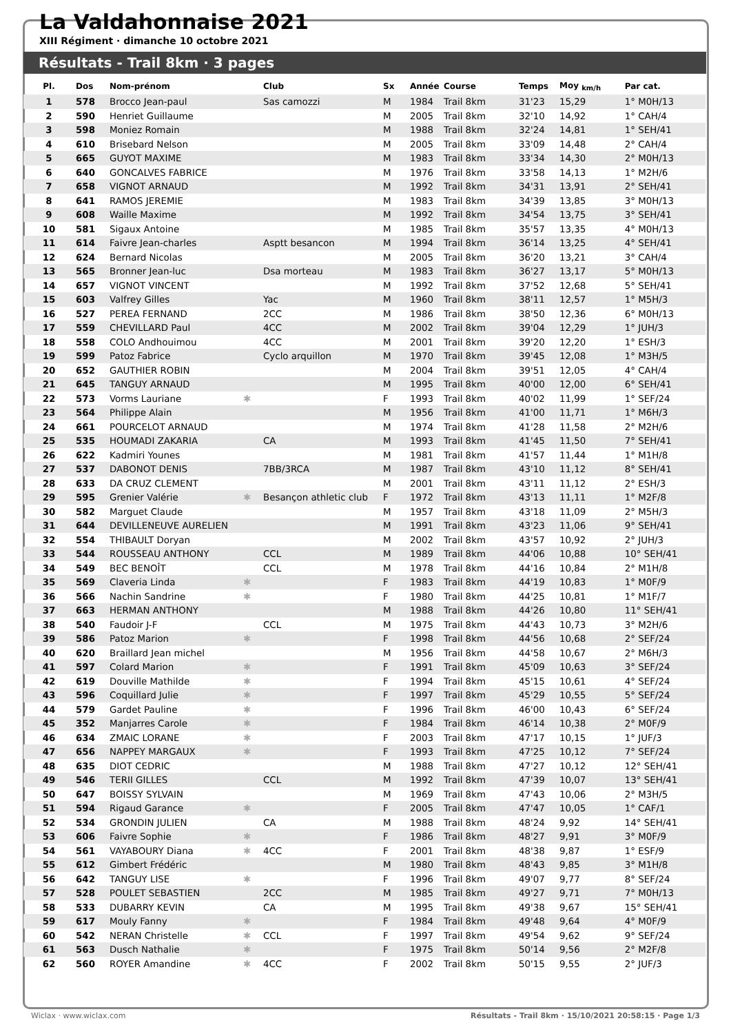La Valdahonnaise 2021
XIII Régiment · dimanche 10 octobre 2021
Résultats - Trail 8km · 3 pages
| Pl. | Dos | Nom-prénom | | Club | Sx | Année | Course | Temps | Moy <sub>km/h</sub> | Par cat. |
| --- | --- | --- | --- | --- | --- | --- | --- | --- | --- | --- |
| 1 | 578 | Brocco Jean-paul | | Sas camozzi | M | 1984 | Trail 8km | 31'23 | 15,29 | 1° M0H/13 |
| 2 | 590 | Henriet Guillaume | | | M | 2005 | Trail 8km | 32'10 | 14,92 | 1° CAH/4 |
| 3 | 598 | Moniez Romain | | | M | 1988 | Trail 8km | 32'24 | 14,81 | 1° SEH/41 |
| 4 | 610 | Brisebard Nelson | | | M | 2005 | Trail 8km | 33'09 | 14,48 | 2° CAH/4 |
| 5 | 665 | GUYOT MAXIME | | | M | 1983 | Trail 8km | 33'34 | 14,30 | 2° M0H/13 |
| 6 | 640 | GONCALVES FABRICE | | | M | 1976 | Trail 8km | 33'58 | 14,13 | 1° M2H/6 |
| 7 | 658 | VIGNOT ARNAUD | | | M | 1992 | Trail 8km | 34'31 | 13,91 | 2° SEH/41 |
| 8 | 641 | RAMOS JEREMIE | | | M | 1983 | Trail 8km | 34'39 | 13,85 | 3° M0H/13 |
| 9 | 608 | Waille Maxime | | | M | 1992 | Trail 8km | 34'54 | 13,75 | 3° SEH/41 |
| 10 | 581 | Sigaux Antoine | | | M | 1985 | Trail 8km | 35'57 | 13,35 | 4° M0H/13 |
| 11 | 614 | Faivre Jean-charles | | Asptt besancon | M | 1994 | Trail 8km | 36'14 | 13,25 | 4° SEH/41 |
| 12 | 624 | Bernard Nicolas | | | M | 2005 | Trail 8km | 36'20 | 13,21 | 3° CAH/4 |
| 13 | 565 | Bronner Jean-luc | | Dsa morteau | M | 1983 | Trail 8km | 36'27 | 13,17 | 5° M0H/13 |
| 14 | 657 | VIGNOT VINCENT | | | M | 1992 | Trail 8km | 37'52 | 12,68 | 5° SEH/41 |
| 15 | 603 | Valfrey Gilles | | Yac | M | 1960 | Trail 8km | 38'11 | 12,57 | 1° M5H/3 |
| 16 | 527 | PEREA FERNAND | | 2CC | M | 1986 | Trail 8km | 38'50 | 12,36 | 6° M0H/13 |
| 17 | 559 | CHEVILLARD Paul | | 4CC | M | 2002 | Trail 8km | 39'04 | 12,29 | 1° JUH/3 |
| 18 | 558 | COLO Andhouimou | | 4CC | M | 2001 | Trail 8km | 39'20 | 12,20 | 1° ESH/3 |
| 19 | 599 | Patoz Fabrice | | Cyclo arquillon | M | 1970 | Trail 8km | 39'45 | 12,08 | 1° M3H/5 |
| 20 | 652 | GAUTHIER ROBIN | | | M | 2004 | Trail 8km | 39'51 | 12,05 | 4° CAH/4 |
| 21 | 645 | TANGUY ARNAUD | | | M | 1995 | Trail 8km | 40'00 | 12,00 | 6° SEH/41 |
| 22 | 573 | Vorms Lauriane | ✱ | | F | 1993 | Trail 8km | 40'02 | 11,99 | 1° SEF/24 |
| 23 | 564 | Philippe Alain | | | M | 1956 | Trail 8km | 41'00 | 11,71 | 1° M6H/3 |
| 24 | 661 | POURCELOT ARNAUD | | | M | 1974 | Trail 8km | 41'28 | 11,58 | 2° M2H/6 |
| 25 | 535 | HOUMADI ZAKARIA | | CA | M | 1993 | Trail 8km | 41'45 | 11,50 | 7° SEH/41 |
| 26 | 622 | Kadmiri Younes | | | M | 1981 | Trail 8km | 41'57 | 11,44 | 1° M1H/8 |
| 27 | 537 | DABONOT DENIS | | 7BB/3RCA | M | 1987 | Trail 8km | 43'10 | 11,12 | 8° SEH/41 |
| 28 | 633 | DA CRUZ CLEMENT | | | M | 2001 | Trail 8km | 43'11 | 11,12 | 2° ESH/3 |
| 29 | 595 | Grenier Valérie | ✱ | Besançon athletic club | F | 1972 | Trail 8km | 43'13 | 11,11 | 1° M2F/8 |
| 30 | 582 | Marguet Claude | | | M | 1957 | Trail 8km | 43'18 | 11,09 | 2° M5H/3 |
| 31 | 644 | DEVILLENEUVE AURELIEN | | | M | 1991 | Trail 8km | 43'23 | 11,06 | 9° SEH/41 |
| 32 | 554 | THIBAULT Doryan | | | M | 2002 | Trail 8km | 43'57 | 10,92 | 2° JUH/3 |
| 33 | 544 | ROUSSEAU ANTHONY | | CCL | M | 1989 | Trail 8km | 44'06 | 10,88 | 10° SEH/41 |
| 34 | 549 | BEC BENOÎT | | CCL | M | 1978 | Trail 8km | 44'16 | 10,84 | 2° M1H/8 |
| 35 | 569 | Claveria Linda | ✱ | | F | 1983 | Trail 8km | 44'19 | 10,83 | 1° M0F/9 |
| 36 | 566 | Nachin Sandrine | ✱ | | F | 1980 | Trail 8km | 44'25 | 10,81 | 1° M1F/7 |
| 37 | 663 | HERMAN ANTHONY | | | M | 1988 | Trail 8km | 44'26 | 10,80 | 11° SEH/41 |
| 38 | 540 | Faudoir J-F | | CCL | M | 1975 | Trail 8km | 44'43 | 10,73 | 3° M2H/6 |
| 39 | 586 | Patoz Marion | ✱ | | F | 1998 | Trail 8km | 44'56 | 10,68 | 2° SEF/24 |
| 40 | 620 | Braillard Jean michel | | | M | 1956 | Trail 8km | 44'58 | 10,67 | 2° M6H/3 |
| 41 | 597 | Colard Marion | ✱ | | F | 1991 | Trail 8km | 45'09 | 10,63 | 3° SEF/24 |
| 42 | 619 | Douville Mathilde | ✱ | | F | 1994 | Trail 8km | 45'15 | 10,61 | 4° SEF/24 |
| 43 | 596 | Coquillard Julie | ✱ | | F | 1997 | Trail 8km | 45'29 | 10,55 | 5° SEF/24 |
| 44 | 579 | Gardet Pauline | ✱ | | F | 1996 | Trail 8km | 46'00 | 10,43 | 6° SEF/24 |
| 45 | 352 | Manjarres Carole | ✱ | | F | 1984 | Trail 8km | 46'14 | 10,38 | 2° M0F/9 |
| 46 | 634 | ZMAIC LORANE | ✱ | | F | 2003 | Trail 8km | 47'17 | 10,15 | 1° JUF/3 |
| 47 | 656 | NAPPEY MARGAUX | ✱ | | F | 1993 | Trail 8km | 47'25 | 10,12 | 7° SEF/24 |
| 48 | 635 | DIOT CEDRIC | | | M | 1988 | Trail 8km | 47'27 | 10,12 | 12° SEH/41 |
| 49 | 546 | TERII GILLES | | CCL | M | 1992 | Trail 8km | 47'39 | 10,07 | 13° SEH/41 |
| 50 | 647 | BOISSY SYLVAIN | | | M | 1969 | Trail 8km | 47'43 | 10,06 | 2° M3H/5 |
| 51 | 594 | Rigaud Garance | ✱ | | F | 2005 | Trail 8km | 47'47 | 10,05 | 1° CAF/1 |
| 52 | 534 | GRONDIN JULIEN | | CA | M | 1988 | Trail 8km | 48'24 | 9,92 | 14° SEH/41 |
| 53 | 606 | Faivre Sophie | ✱ | | F | 1986 | Trail 8km | 48'27 | 9,91 | 3° M0F/9 |
| 54 | 561 | VAYABOURY Diana | ✱ | 4CC | F | 2001 | Trail 8km | 48'38 | 9,87 | 1° ESF/9 |
| 55 | 612 | Gimbert Frédéric | | | M | 1980 | Trail 8km | 48'43 | 9,85 | 3° M1H/8 |
| 56 | 642 | TANGUY LISE | ✱ | | F | 1996 | Trail 8km | 49'07 | 9,77 | 8° SEF/24 |
| 57 | 528 | POULET SEBASTIEN | | 2CC | M | 1985 | Trail 8km | 49'27 | 9,71 | 7° M0H/13 |
| 58 | 533 | DUBARRY KEVIN | | CA | M | 1995 | Trail 8km | 49'38 | 9,67 | 15° SEH/41 |
| 59 | 617 | Mouly Fanny | ✱ | | F | 1984 | Trail 8km | 49'48 | 9,64 | 4° M0F/9 |
| 60 | 542 | NERAN Christelle | ✱ | CCL | F | 1997 | Trail 8km | 49'54 | 9,62 | 9° SEF/24 |
| 61 | 563 | Dusch Nathalie | ✱ | | F | 1975 | Trail 8km | 50'14 | 9,56 | 2° M2F/8 |
| 62 | 560 | ROYER Amandine | ✱ | 4CC | F | 2002 | Trail 8km | 50'15 | 9,55 | 2° JUF/3 |
Wiclax · www.wiclax.com Résultats - Trail 8km · 15/10/2021 20:58:15 · Page 1/3